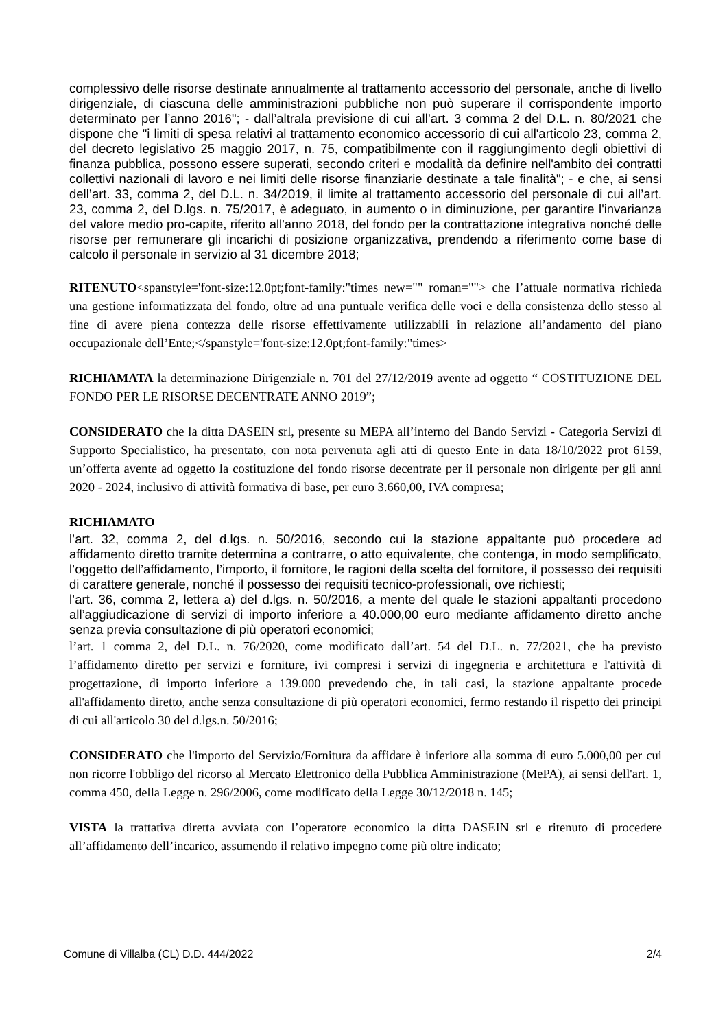complessivo delle risorse destinate annualmente al trattamento accessorio del personale, anche di livello dirigenziale, di ciascuna delle amministrazioni pubbliche non può superare il corrispondente importo determinato per l’anno 2016"; - dall’altrala previsione di cui all’art. 3 comma 2 del D.L. n. 80/2021 che dispone che "i limiti di spesa relativi al trattamento economico accessorio di cui all'articolo 23, comma 2, del decreto legislativo 25 maggio 2017, n. 75, compatibilmente con il raggiungimento degli obiettivi di finanza pubblica, possono essere superati, secondo criteri e modalità da definire nell'ambito dei contratti collettivi nazionali di lavoro e nei limiti delle risorse finanziarie destinate a tale finalità"; - e che, ai sensi dell’art. 33, comma 2, del D.L. n. 34/2019, il limite al trattamento accessorio del personale di cui all’art. 23, comma 2, del D.lgs. n. 75/2017, è adeguato, in aumento o in diminuzione, per garantire l'invarianza del valore medio pro-capite, riferito all'anno 2018, del fondo per la contrattazione integrativa nonché delle risorse per remunerare gli incarichi di posizione organizzativa, prendendo a riferimento come base di calcolo il personale in servizio al 31 dicembre 2018;
RITENUTO<spanstyle='font-size:12.0pt;font-family:"times new="" roman=""> che l’attuale normativa richieda una gestione informatizzata del fondo, oltre ad una puntuale verifica delle voci e della consistenza dello stesso al fine di avere piena contezza delle risorse effettivamente utilizzabili in relazione all’andamento del piano occupazionale dell’Ente;</spanstyle='font-size:12.0pt;font-family:"times>
RICHIAMATA la determinazione Dirigenziale n. 701 del 27/12/2019 avente ad oggetto “ COSTITUZIONE DEL FONDO PER LE RISORSE DECENTRATE ANNO 2019”;
CONSIDERATO che la ditta DASEIN srl, presente su MEPA all’interno del Bando Servizi - Categoria Servizi di Supporto Specialistico, ha presentato, con nota pervenuta agli atti di questo Ente in data 18/10/2022 prot 6159, un’offerta avente ad oggetto la costituzione del fondo risorse decentrate per il personale non dirigente per gli anni 2020 - 2024, inclusivo di attività formativa di base, per euro 3.660,00, IVA compresa;
RICHIAMATO
l’art. 32, comma 2, del d.lgs. n. 50/2016, secondo cui la stazione appaltante può procedere ad affidamento diretto tramite determina a contrarre, o atto equivalente, che contenga, in modo semplificato, l’oggetto dell’affidamento, l’importo, il fornitore, le ragioni della scelta del fornitore, il possesso dei requisiti di carattere generale, nonché il possesso dei requisiti tecnico-professionali, ove richiesti;
l’art. 36, comma 2, lettera a) del d.lgs. n. 50/2016, a mente del quale le stazioni appaltanti procedono all’aggiudicazione di servizi di importo inferiore a 40.000,00 euro mediante affidamento diretto anche senza previa consultazione di più operatori economici;
l’art. 1 comma 2, del D.L. n. 76/2020, come modificato dall’art. 54 del D.L. n. 77/2021, che ha previsto l’affidamento diretto per servizi e forniture, ivi compresi i servizi di ingegneria e architettura e l'attività di progettazione, di importo inferiore a 139.000 prevedendo che, in tali casi, la stazione appaltante procede all'affidamento diretto, anche senza consultazione di più operatori economici, fermo restando il rispetto dei principi di cui all'articolo 30 del d.lgs.n. 50/2016;
CONSIDERATO che l'importo del Servizio/Fornitura da affidare è inferiore alla somma di euro 5.000,00 per cui non ricorre l'obbligo del ricorso al Mercato Elettronico della Pubblica Amministrazione (MePA), ai sensi dell'art. 1, comma 450, della Legge n. 296/2006, come modificato della Legge 30/12/2018 n. 145;
VISTA la trattativa diretta avviata con l’operatore economico la ditta DASEIN srl e ritenuto di procedere all’affidamento dell’incarico, assumendo il relativo impegno come più oltre indicato;
Comune di Villalba (CL) D.D. 444/2022 2/4